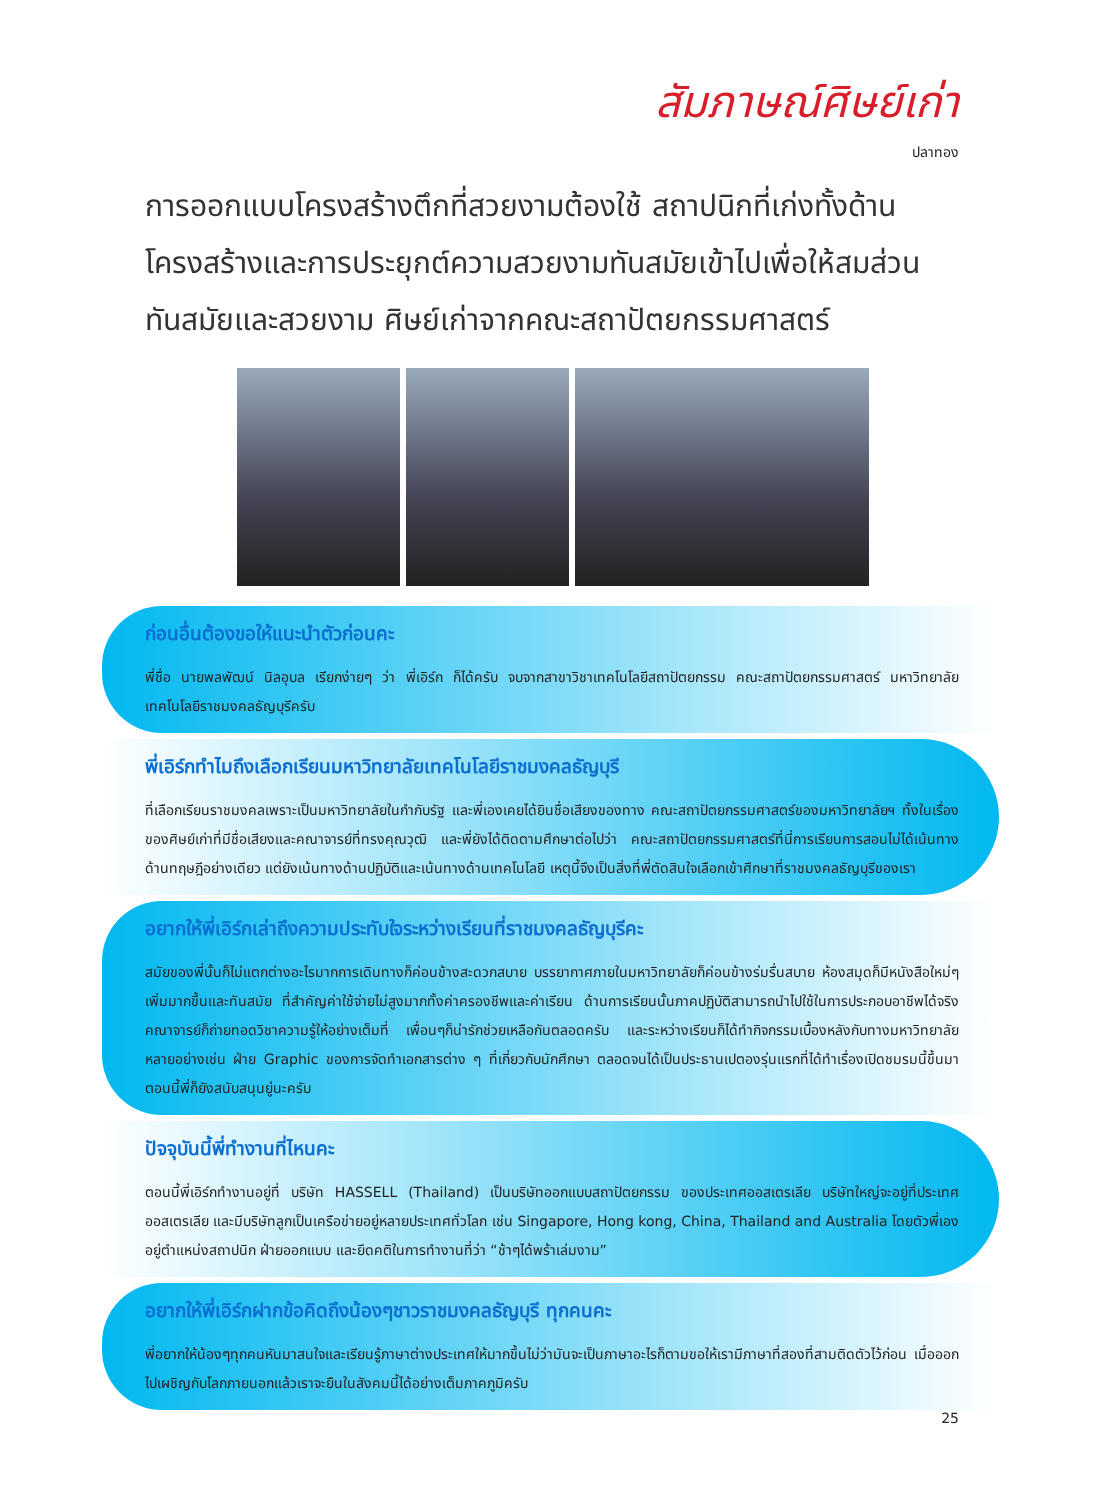สัมภาษณ์ศิษย์เก่า
ปลาทอง
การออกแบบโครงสร้างตึกที่สวยงามต้องใช้ สถาปนิกที่เก่งทั้งด้านโครงสร้างและการประยุกต์ความสวยงามทันสมัยเข้าไปเพื่อให้สมส่วน ทันสมัยและสวยงาม ศิษย์เก่าจากคณะสถาปัตยกรรมศาสตร์
ก่อนอื่นต้องขอให้แนะนำตัวก่อนคะ
พี่ชื่อ นายพลพัฒน์ นิลอุบล เรียกง่ายๆ ว่า พี่เอิร์ก ก็ได้ครับ จบจากสาขาวิชาเทคโนโลยีสถาปัตยกรรม คณะสถาปัตยกรรมศาสตร์ มหาวิทยาลัยเทคโนโลยีราชมงคลธัญบุรีครับ
พี่เอิร์กทำไมถึงเลือกเรียนมหาวิทยาลัยเทคโนโลยีราชมงคลธัญบุรี
ที่เลือกเรียนราชมงคลเพราะเป็นมหาวิทยาลัยในกำกับรัฐ และพี่เองเคยได้ยินชื่อเสียงของทาง คณะสถาปัตยกรรมศาสตร์ของมหาวิทยาลัยฯ ทั้งในเรื่องของศิษย์เก่าที่มีชื่อเสียงและคณาจารย์ที่ทรงคุณวุฒิ และพี่ยังได้ติดตามศึกษาต่อไปว่า คณะสถาปัตยกรรมศาสตร์ที่นี่การเรียนการสอนไม่ได้เน้นทางด้านทฤษฎีอย่างเดียว แต่ยังเน้นทางด้านปฏิบัติและเน้นทางด้านเทคโนโลยี เหตุนี้จึงเป็นสิ่งที่พี่ตัดสินใจเลือกเข้าศึกษาที่ราชมงคลธัญบุรีของเรา
อยากให้พี่เอิร์กเล่าถึงความประทับใจระหว่างเรียนที่ราชมงคลธัญบุรีคะ
สมัยของพี่นั้นก็ไม่แตกต่างอะไรมากการเดินทางก็ค่อนข้างสะดวกสบาย บรรยากาศภายในมหาวิทยาลัยก็ค่อนข้างร่มรื่นสบาย ห้องสมุดก็มีหนังสือใหม่ๆ เพิ่มมากขึ้นและทันสมัย ที่สำคัญค่าใช้จ่ายไม่สูงมากทั้งค่าครองชีพและค่าเรียน ด้านการเรียนนั้นภาคปฏิบัติสามารถนำไปใช้ในการประกอบอาชีพได้จริง คณาจารย์ก็ถ่ายทอดวิชาความรู้ให้อย่างเต็มที่ เพื่อนๆก็น่ารักช่วยเหลือกันตลอดครับ และระหว่างเรียนก็ได้ทำกิจกรรมเบื้องหลังกับทางมหาวิทยาลัยหลายอย่างเช่น ฝ่าย Graphic ของการจัดทำเอกสารต่าง ๆ ที่เกี่ยวกับนักศึกษา ตลอดจนได้เป็นประธานเปตองรุ่นแรกที่ได้ทำเรื่องเปิดชมรมนี้ขึ้นมา ตอนนี้พี่ก็ยังสนับสนุนยู่นะครับ
ปัจจุบันนี้พี่ทำงานที่ไหนคะ
ตอนนี้พี่เอิร์กทำงานอยู่ที่ บริษัท HASSELL (Thailand) เป็นบริษัทออกแบบสถาปัตยกรรม ของประเทศออสเตรเลีย บริษัทใหญ่จะอยู่ที่ประเทศออสเตรเลีย และมีบริษัทลูกเป็นเครือข่ายอยู่หลายประเทศทั่วโลก เช่น Singapore, Hong kong, China, Thailand and Australia โดยตัวพี่เองอยู่ตำแหน่งสถาปนิก ฝ่ายออกแบบ และยึดคติในการทำงานที่ว่า “ช้าๆได้พร้าเล่มงาม”
อยากให้พี่เอิร์กฝากข้อคิดถึงน้องๆชาวราชมงคลธัญบุรี ทุกคนคะ
พี่อยากให้น้องๆทุกคนหันมาสนใจและเรียนรู้ภาษาต่างประเทศให้มากขึ้นไม่ว่ามันจะเป็นภาษาอะไรก็ตามขอให้เรามีภาษาที่สองที่สามติดตัวไว้ก่อน เมื่อออกไปเผชิญกับโลกภายนอกแล้วเราจะยืนในสังคมนี้ได้อย่างเต็มภาคภูมิครับ
25